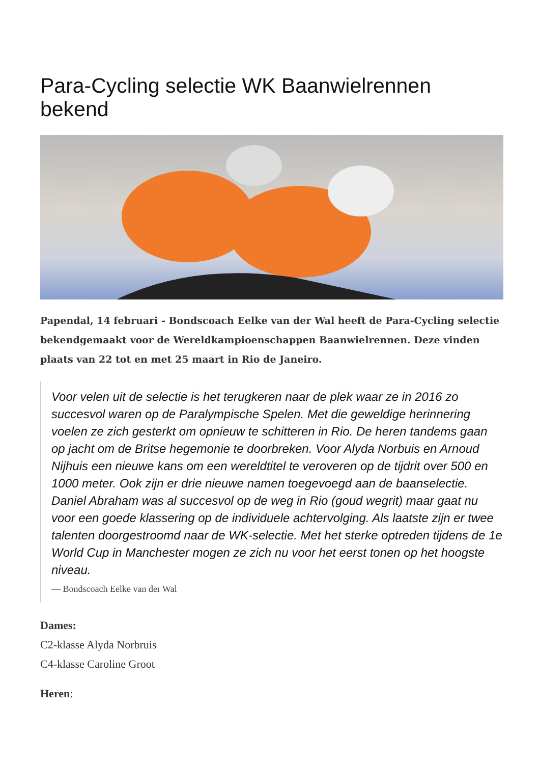Para-Cycling selectie WK Baanwielrennen bekend
Papendal, 14 februari - Bondscoach Eelke van der Wal heeft de Para-Cycling selectie bekendgemaakt voor de Wereldkampioenschappen Baanwielrennen. Deze vinden plaats van 22 tot en met 25 maart in Rio de Janeiro.
Voor velen uit de selectie is het terugkeren naar de plek waar ze in 2016 zo succesvol waren op de Paralympische Spelen. Met die geweldige herinnering voelen ze zich gesterkt om opnieuw te schitteren in Rio. De heren tandems gaan op jacht om de Britse hegemonie te doorbreken. Voor Alyda Norbuis en Arnoud Nijhuis een nieuwe kans om een wereldtitel te veroveren op de tijdrit over 500 en 1000 meter. Ook zijn er drie nieuwe namen toegevoegd aan de baanselectie. Daniel Abraham was al succesvol op de weg in Rio (goud wegrit) maar gaat nu voor een goede klassering op de individuele achtervolging. Als laatste zijn er twee talenten doorgestroomd naar de WK-selectie. Met het sterke optreden tijdens de 1e World Cup in Manchester mogen ze zich nu voor het eerst tonen op het hoogste niveau.
— Bondscoach Eelke van der Wal
Dames:
C2-klasse Alyda Norbruis
C4-klasse Caroline Groot
Heren: